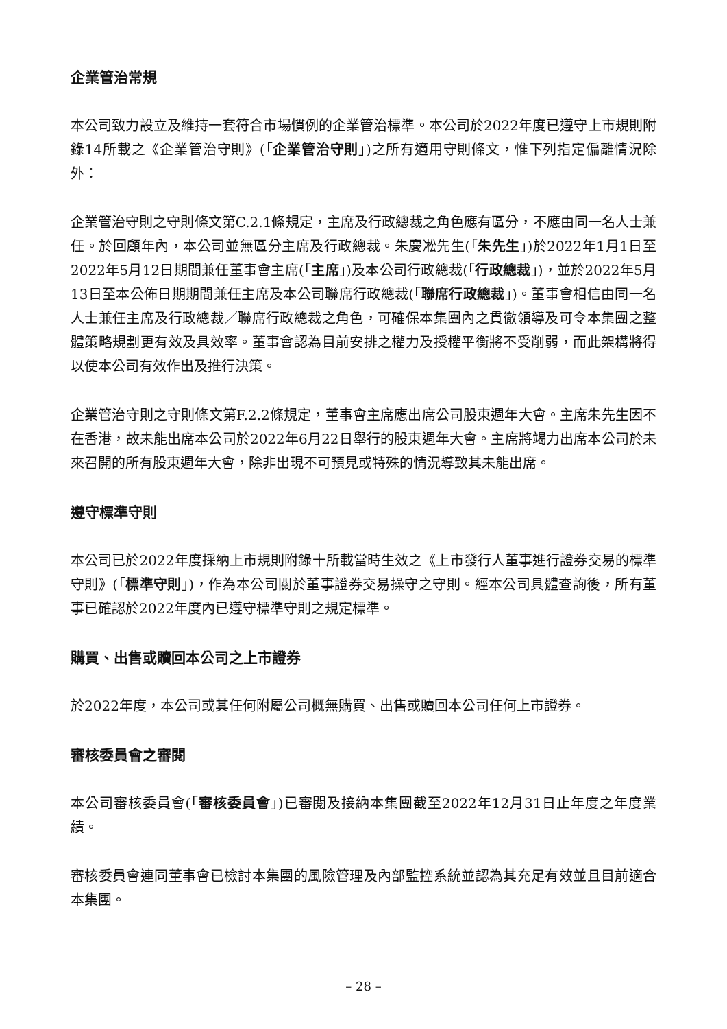企業管治常規
本公司致力設立及維持一套符合市場慣例的企業管治標準。本公司於2022年度已遵守上市規則附錄14所載之《企業管治守則》(「企業管治守則」)之所有適用守則條文，惟下列指定偏離情況除外：
企業管治守則之守則條文第C.2.1條規定，主席及行政總裁之角色應有區分，不應由同一名人士兼任。於回顧年內，本公司並無區分主席及行政總裁。朱慶凇先生(「朱先生」)於2022年1月1日至2022年5月12日期間兼任董事會主席(「主席」)及本公司行政總裁(「行政總裁」)，並於2022年5月13日至本公佈日期期間兼任主席及本公司聯席行政總裁(「聯席行政總裁」)。董事會相信由同一名人士兼任主席及行政總裁／聯席行政總裁之角色，可確保本集團內之貫徹領導及可令本集團之整體策略規劃更有效及具效率。董事會認為目前安排之權力及授權平衡將不受削弱，而此架構將得以使本公司有效作出及推行決策。
企業管治守則之守則條文第F.2.2條規定，董事會主席應出席公司股東週年大會。主席朱先生因不在香港，故未能出席本公司於2022年6月22日舉行的股東週年大會。主席將竭力出席本公司於未來召開的所有股東週年大會，除非出現不可預見或特殊的情況導致其未能出席。
遵守標準守則
本公司已於2022年度採納上市規則附錄十所載當時生效之《上市發行人董事進行證券交易的標準守則》(「標準守則」)，作為本公司關於董事證券交易操守之守則。經本公司具體查詢後，所有董事已確認於2022年度內已遵守標準守則之規定標準。
購買、出售或贖回本公司之上市證券
於2022年度，本公司或其任何附屬公司概無購買、出售或贖回本公司任何上市證券。
審核委員會之審閱
本公司審核委員會(「審核委員會」)已審閱及接納本集團截至2022年12月31日止年度之年度業績。
審核委員會連同董事會已檢討本集團的風險管理及內部監控系統並認為其充足有效並且目前適合本集團。
– 28 –